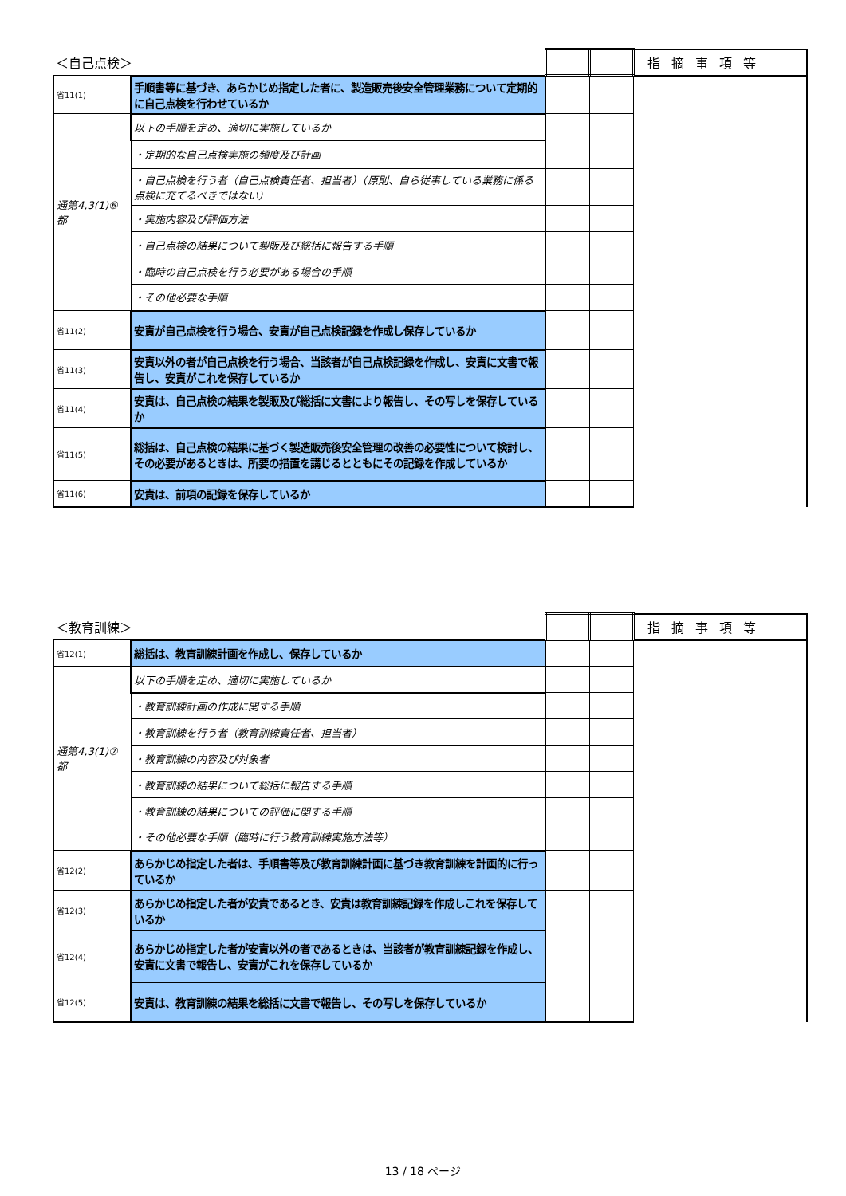| ＜自己点検＞ | | | | 指摘事項等 |
| 省11(1) | 手順書等に基づき、あらかじめ指定した者に、製造販売後安全管理業務について定期的に自己点検を行わせているか | | | |
| 通第4,3(1)⑥ 都 | 以下の手順を定め、適切に実施しているか | | | |
| | ・定期的な自己点検実施の頻度及び計画 | | | |
| | ・自己点検を行う者（自己点検責任者、担当者）（原則、自ら従事している業務に係る点検に充てるべきではない） | | | |
| | ・実施内容及び評価方法 | | | |
| | ・自己点検の結果について製販及び総括に報告する手順 | | | |
| | ・臨時の自己点検を行う必要がある場合の手順 | | | |
| | ・その他必要な手順 | | | |
| 省11(2) | 安責が自己点検を行う場合、安責が自己点検記録を作成し保存しているか | | | |
| 省11(3) | 安責以外の者が自己点検を行う場合、当該者が自己点検記録を作成し、安責に文書で報告し、安責がこれを保存しているか | | | |
| 省11(4) | 安責は、自己点検の結果を製販及び総括に文書により報告し、その写しを保存しているか | | | |
| 省11(5) | 総括は、自己点検の結果に基づく製造販売後安全管理の改善の必要性について検討し、その必要があるときは、所要の措置を講じるとともにその記録を作成しているか | | | |
| 省11(6) | 安責は、前項の記録を保存しているか | | | |
| ＜教育訓練＞ | | | | 指摘事項等 |
| 省12(1) | 総括は、教育訓練計画を作成し、保存しているか | | | |
| 通第4,3(1)⑦ 都 | 以下の手順を定め、適切に実施しているか | | | |
| | ・教育訓練計画の作成に関する手順 | | | |
| | ・教育訓練を行う者（教育訓練責任者、担当者） | | | |
| | ・教育訓練の内容及び対象者 | | | |
| | ・教育訓練の結果について総括に報告する手順 | | | |
| | ・教育訓練の結果についての評価に関する手順 | | | |
| | ・その他必要な手順（臨時に行う教育訓練実施方法等） | | | |
| 省12(2) | あらかじめ指定した者は、手順書等及び教育訓練計画に基づき教育訓練を計画的に行っているか | | | |
| 省12(3) | あらかじめ指定した者が安責であるとき、安責は教育訓練記録を作成しこれを保存しているか | | | |
| 省12(4) | あらかじめ指定した者が安責以外の者であるときは、当該者が教育訓練記録を作成し、安責に文書で報告し、安責がこれを保存しているか | | | |
| 省12(5) | 安責は、教育訓練の結果を総括に文書で報告し、その写しを保存しているか | | | |
13 / 18 ページ